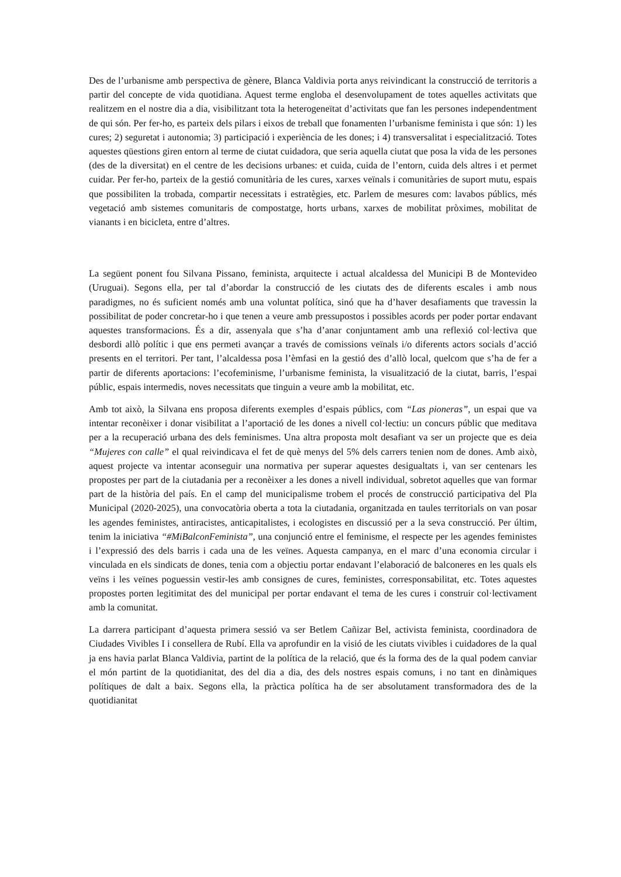Des de l’urbanisme amb perspectiva de gènere, Blanca Valdivia porta anys reivindicant la construcció de territoris a partir del concepte de vida quotidiana. Aquest terme engloba el desenvolupament de totes aquelles activitats que realitzem en el nostre dia a dia, visibilitzant tota la heterogeneïtat d’activitats que fan les persones independentment de qui són. Per fer-ho, es parteix dels pilars i eixos de treball que fonamenten l’urbanisme feminista i que són: 1) les cures; 2) seguretat i autonomia; 3) participació i experiència de les dones; i 4) transversalitat i especialització. Totes aquestes qüestions giren entorn al terme de ciutat cuidadora, que seria aquella ciutat que posa la vida de les persones (des de la diversitat) en el centre de les decisions urbanes: et cuida, cuida de l’entorn, cuida dels altres i et permet cuidar. Per fer-ho, parteix de la gestió comunitària de les cures, xarxes veïnals i comunitàries de suport mutu, espais que possibiliten la trobada, compartir necessitats i estratègies, etc. Parlem de mesures com: lavabos públics, més vegetació amb sistemes comunitaris de compostatge, horts urbans, xarxes de mobilitat pròximes, mobilitat de vianants i en bicicleta, entre d’altres.
La següent ponent fou Silvana Pissano, feminista, arquitecte i actual alcaldessa del Municipi B de Montevideo (Uruguai). Segons ella, per tal d’abordar la construcció de les ciutats des de diferents escales i amb nous paradigmes, no és suficient només amb una voluntat política, sinó que ha d’haver desafiaments que travessin la possibilitat de poder concretar-ho i que tenen a veure amb pressupostos i possibles acords per poder portar endavant aquestes transformacions. És a dir, assenyala que s’ha d’anar conjuntament amb una reflexió col·lectiva que desbordi allò polític i que ens permeti avançar a través de comissions veïnals i/o diferents actors socials d’acció presents en el territori. Per tant, l’alcaldessa posa l’èmfasi en la gestió des d’allò local, quelcom que s’ha de fer a partir de diferents aportacions: l’ecofeminisme, l’urbanisme feminista, la visualització de la ciutat, barris, l’espai públic, espais intermedis, noves necessitats que tinguin a veure amb la mobilitat, etc.
Amb tot això, la Silvana ens proposa diferents exemples d’espais públics, com “Las pioneras”, un espai que va intentar reconèixer i donar visibilitat a l’aportació de les dones a nivell col·lectiu: un concurs públic que meditava per a la recuperació urbana des dels feminismes. Una altra proposta molt desafiant va ser un projecte que es deia “Mujeres con calle” el qual reivindicava el fet de què menys del 5% dels carrers tenien nom de dones. Amb això, aquest projecte va intentar aconseguir una normativa per superar aquestes desigualtats i, van ser centenars les propostes per part de la ciutadania per a reconèixer a les dones a nivell individual, sobretot aquelles que van formar part de la història del país. En el camp del municipalisme trobem el procés de construcció participativa del Pla Municipal (2020-2025), una convocatòria oberta a tota la ciutadania, organitzada en taules territorials on van posar les agendes feministes, antiracistes, anticapitalistes, i ecologistes en discussió per a la seva construcció. Per últim, tenim la iniciativa “#MiBalconFeminista”, una conjunció entre el feminisme, el respecte per les agendes feministes i l’expressió des dels barris i cada una de les veïnes. Aquesta campanya, en el marc d’una economia circular i vinculada en els sindicats de dones, tenia com a objectiu portar endavant l’elaboració de balconeres en les quals els veïns i les veïnes poguessin vestir-les amb consignes de cures, feministes, corresponsabilitat, etc. Totes aquestes propostes porten legitimitat des del municipal per portar endavant el tema de les cures i construir col·lectivament amb la comunitat.
La darrera participant d’aquesta primera sessió va ser Betlem Cañizar Bel, activista feminista, coordinadora de Ciudades Vivibles I i consellera de Rubí. Ella va aprofundir en la visió de les ciutats vivibles i cuidadores de la qual ja ens havia parlat Blanca Valdivia, partint de la política de la relació, que és la forma des de la qual podem canviar el món partint de la quotidianitat, des del dia a dia, des dels nostres espais comuns, i no tant en dinàmiques polítiques de dalt a baix. Segons ella, la pràctica política ha de ser absolutament transformadora des de la quotidianitat